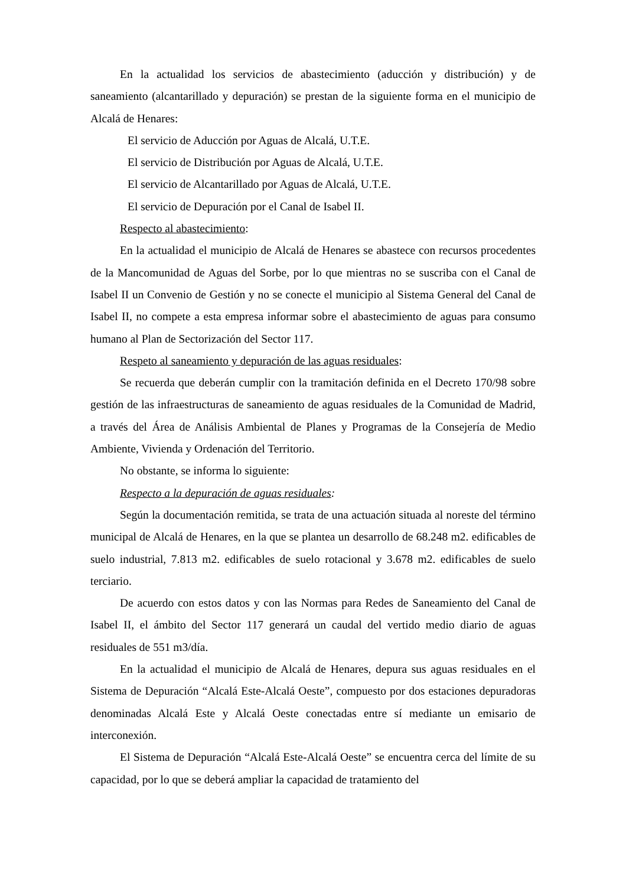En la actualidad los servicios de abastecimiento (aducción y distribución) y de saneamiento (alcantarillado y depuración) se prestan de la siguiente forma en el municipio de Alcalá de Henares:
El servicio de Aducción por Aguas de Alcalá, U.T.E.
El servicio de Distribución por Aguas de Alcalá, U.T.E.
El servicio de Alcantarillado por Aguas de Alcalá, U.T.E.
El servicio de Depuración por el Canal de Isabel II.
Respecto al abastecimiento:
En la actualidad el municipio de Alcalá de Henares se abastece con recursos procedentes de la Mancomunidad de Aguas del Sorbe, por lo que mientras no se suscriba con el Canal de Isabel II un Convenio de Gestión y no se conecte el municipio al Sistema General del Canal de Isabel II, no compete a esta empresa informar sobre el abastecimiento de aguas para consumo humano al Plan de Sectorización del Sector 117.
Respeto al saneamiento y depuración de las aguas residuales:
Se recuerda que deberán cumplir con la tramitación definida en el Decreto 170/98 sobre gestión de las infraestructuras de saneamiento de aguas residuales de la Comunidad de Madrid, a través del Área de Análisis Ambiental de Planes y Programas de la Consejería de Medio Ambiente, Vivienda y Ordenación del Territorio.
No obstante, se informa lo siguiente:
Respecto a la depuración de aguas residuales:
Según la documentación remitida, se trata de una actuación situada al noreste del término municipal de Alcalá de Henares, en la que se plantea un desarrollo de 68.248 m2. edificables de suelo industrial, 7.813 m2. edificables de suelo rotacional y 3.678 m2. edificables de suelo terciario.
De acuerdo con estos datos y con las Normas para Redes de Saneamiento del Canal de Isabel II, el ámbito del Sector 117 generará un caudal del vertido medio diario de aguas residuales de 551 m3/día.
En la actualidad el municipio de Alcalá de Henares, depura sus aguas residuales en el Sistema de Depuración “Alcalá Este-Alcalá Oeste”, compuesto por dos estaciones depuradoras denominadas Alcalá Este y Alcalá Oeste conectadas entre sí mediante un emisario de interconexión.
El Sistema de Depuración “Alcalá Este-Alcalá Oeste” se encuentra cerca del límite de su capacidad, por lo que se deberá ampliar la capacidad de tratamiento del